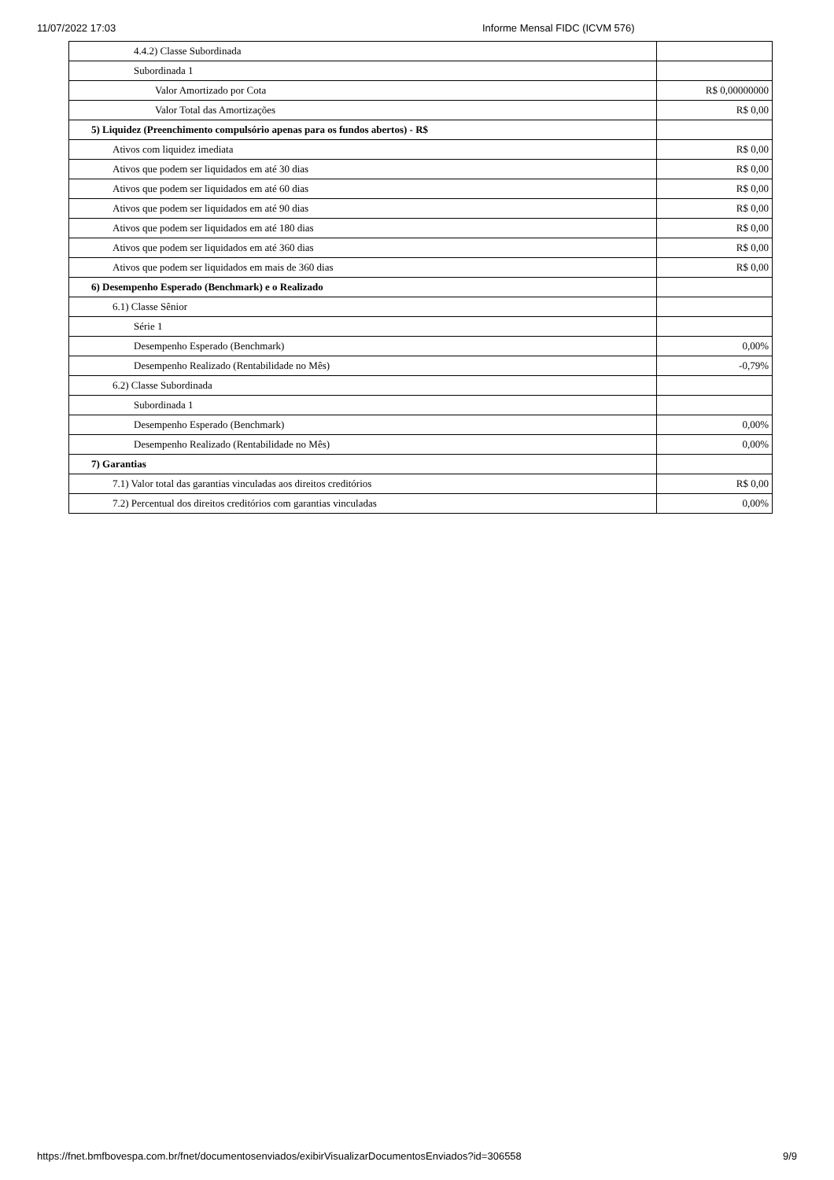11/07/2022 17:03 Informe Mensal FIDC (ICVM 576)
| 4.4.2) Classe Subordinada | |
| Subordinada 1 | |
| Valor Amortizado por Cota | R$ 0,00000000 |
| Valor Total das Amortizações | R$ 0,00 |
| 5) Liquidez (Preenchimento compulsório apenas para os fundos abertos) - R$ | |
| Ativos com liquidez imediata | R$ 0,00 |
| Ativos que podem ser liquidados em até 30 dias | R$ 0,00 |
| Ativos que podem ser liquidados em até 60 dias | R$ 0,00 |
| Ativos que podem ser liquidados em até 90 dias | R$ 0,00 |
| Ativos que podem ser liquidados em até 180 dias | R$ 0,00 |
| Ativos que podem ser liquidados em até 360 dias | R$ 0,00 |
| Ativos que podem ser liquidados em mais de 360 dias | R$ 0,00 |
| 6) Desempenho Esperado (Benchmark) e o Realizado | |
| 6.1) Classe Sênior | |
| Série 1 | |
| Desempenho Esperado (Benchmark) | 0,00% |
| Desempenho Realizado (Rentabilidade no Mês) | -0,79% |
| 6.2) Classe Subordinada | |
| Subordinada 1 | |
| Desempenho Esperado (Benchmark) | 0,00% |
| Desempenho Realizado (Rentabilidade no Mês) | 0,00% |
| 7) Garantias | |
| 7.1) Valor total das garantias vinculadas aos direitos creditórios | R$ 0,00 |
| 7.2) Percentual dos direitos creditórios com garantias vinculadas | 0,00% |
https://fnet.bmfbovespa.com.br/fnet/documentosenviados/exibirVisualizarDocumentosEnviados?id=306558 9/9